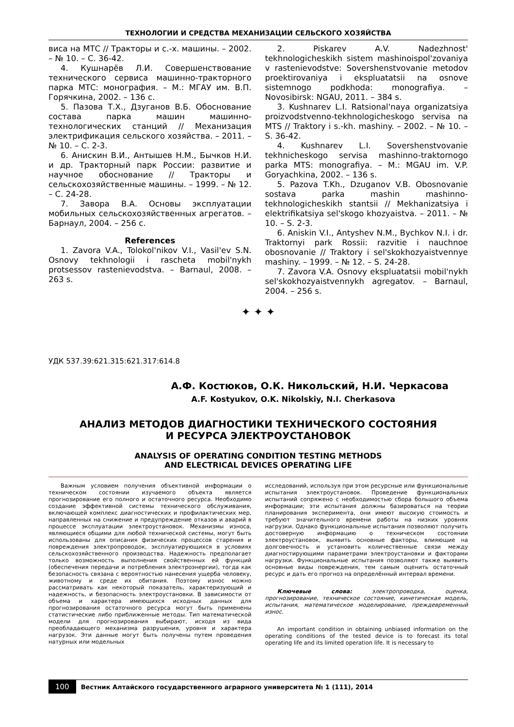ТЕХНОЛОГИИ И СРЕДСТВА МЕХАНИЗАЦИИ СЕЛЬСКОГО ХОЗЯЙСТВА
виса на МТС // Тракторы и с.-х. машины. – 2002. – № 10. – С. 36-42.
4. Кушнарёв Л.И. Совершенствование технического сервиса машинно-тракторного парка МТС: монография. – М.: МГАУ им. В.П. Горячкина, 2002. – 136 с.
5. Пазова Т.Х., Дзуганов В.Б. Обоснование состава парка машин машинно-технологических станций // Механизация электрификация сельского хозяйства. – 2011. – № 10. – С. 2-3.
6. Анискин В.И., Антышев Н.М., Бычков Н.И. и др. Тракторный парк России: развитие и научное обоснование // Тракторы и сельскохозяйственные машины. – 1999. – № 12. – С. 24-28.
7. Завора В.А. Основы эксплуатации мобильных сельскохозяйственных агрегатов. – Барнаул, 2004. – 256 с.
References
1. Zavora V.A., Tolokol'nikov V.I., Vasil'ev S.N. Osnovy tekhnologii i rascheta mobil'nykh protsessov rastenievodstva. – Barnaul, 2008. – 263 s.
2. Piskarev A.V. Nadezhnost' tekhnologicheskikh sistem mashinoispol'zovaniya v rastenievodstve: Sovershenstvovanie metodov proektirovaniya i ekspluatatsii na osnove sistemnogo podkhoda: monografiya. – Novosibirsk: NGAU, 2011. – 384 s.
3. Kushnarev L.I. Ratsional'naya organizatsiya proizvodstvenno-tekhnologicheskogo servisa na MTS // Traktory i s.-kh. mashiny. – 2002. – № 10. – S. 36-42.
4. Kushnarev L.I. Sovershenstvovanie tekhnicheskogo servisa mashinno-traktornogo parka MTS: monografiya. – M.: MGAU im. V.P. Goryachkina, 2002. – 136 s.
5. Pazova T.Kh., Dzuganov V.B. Obosnovanie sostava parka mashin mashinno-tekhnologicheskikh stantsii // Mekhanizatsiya i elektrifikatsiya sel'skogo khozyaistva. – 2011. – № 10. – S. 2-3.
6. Aniskin V.I., Antyshev N.M., Bychkov N.I. i dr. Traktornyi park Rossii: razvitie i nauchnoe obosnovanie // Traktory i sel'skokhozyaistvennye mashiny. – 1999. – № 12. – S. 24-28.
7. Zavora V.A. Osnovy ekspluatatsii mobil'nykh sel'skokhozyaistvennykh agregatov. – Barnaul, 2004. – 256 s.
✦ ✦ ✦
УДК 537.39:621.315:621.317:614.8
А.Ф. Костюков, О.К. Никольский, Н.И. Черкасова
A.F. Kostyukov, O.K. Nikolskiy, N.I. Cherkasova
АНАЛИЗ МЕТОДОВ ДИАГНОСТИКИ ТЕХНИЧЕСКОГО СОСТОЯНИЯ
И РЕСУРСА ЭЛЕКТРОУСТАНОВОК
ANALYSIS OF OPERATING CONDITION TESTING METHODS
AND ELECTRICAL DEVICES OPERATING LIFE
Важным условием получения объективной информации о техническом состоянии изучаемого объекта является прогнозирование его полного и остаточного ресурса. Необходимо создание эффективной системы технического обслуживания, включающей комплекс диагностических и профилактических мер, направленных на снижение и предупреждение отказов и аварий в процессе эксплуатации электроустановок. Механизмы износа, являющиеся общими для любой технической системы, могут быть использованы для описания физических процессов старения и повреждения электропроводок, эксплуатирующихся в условиях сельскохозяйственного производства. Надежность предполагает только возможность выполнения свойственных ей функций (обеспечения передачи и потребления электроэнергии), тогда как безопасность связана с вероятностью нанесения ущерба человеку, животному и среде их обитания. Поэтому износ можно рассматривать как некоторый показатель, характеризующий и надежность, и безопасность электроустановки. В зависимости от объема и характера имеющихся исходных данных для прогнозирования остаточного ресурса могут быть применены статистические либо приближенные методы. Тип математической модели для прогнозирования выбирают, исходя из вида преобладающего механизма разрушения, уровня и характера нагрузок. Эти данные могут быть получены путем проведения натурных или модельных
исследований, используя при этом ресурсные или функциональные испытания электроустановок. Проведение функциональных испытаний сопряжено с необходимостью сбора большого объема информации; эти испытания должны базироваться на теории планирования эксперимента, они имеют высокую стоимость и требуют значительного времени работы на низких уровнях нагрузки. Однако функциональные испытания позволяют получить достоверную информацию о техническом состоянии электроустановок, выявить основные факторы, влияющие на долговечность и установить количественные связи между диагностирующими параметрами электроустановки и факторами нагрузки. Функциональные испытания позволяют также выявить основные виды повреждения, тем самым оценить остаточный ресурс и дать его прогноз на определённый интервал времени.
Ключевые слова: электропроводка, оценка, прогнозирование, техническое состояние, кинетическая модель, испытания, математическое моделирование, преждевременный износ.
An important condition in obtaining unbiased information on the operating conditions of the tested device is to forecast its total operating life and its limited operation life. It is necessary to
100 Вестник Алтайского государственного аграрного университета № 1 (111), 2014